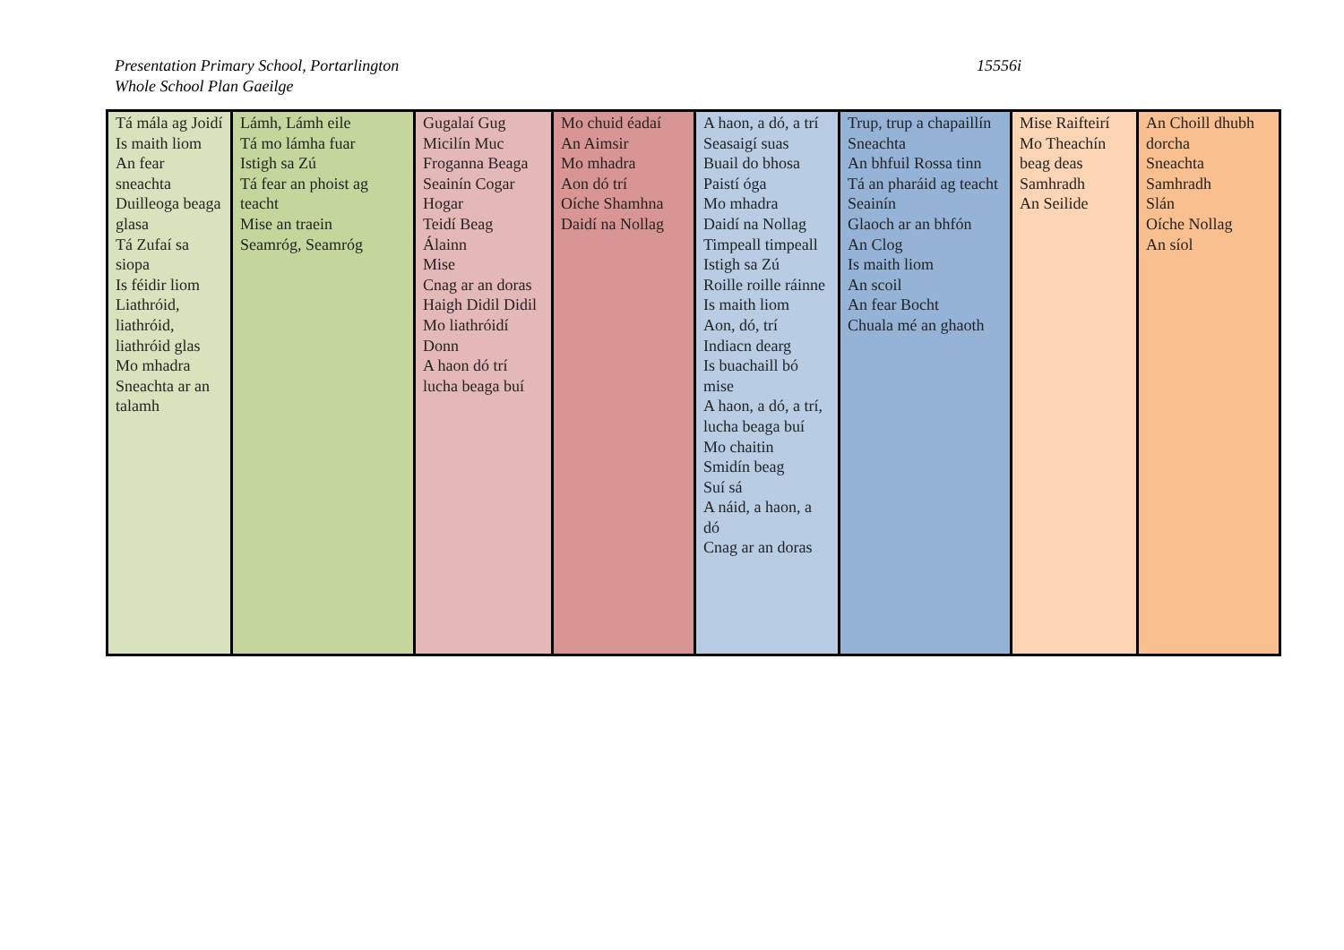Presentation Primary School, Portarlington
Whole School Plan Gaeilge
15556i
| Tá mála ag Joidí Is maith liom An fear sneachta Duilleoga beaga glasa Tá Zufaí sa siopa Is féidir liom Liathróid, liathróid, liathróid glas Mo mhadra Sneachta ar an talamh | Lámh, Lámh eile Tá mo lámha fuar Istigh sa Zú Tá fear an phoist ag teacht Mise an traein Seamróg, Seamróg | Gugalaí Gug Micilín Muc Froganna Beaga Seainín Cogar Hogar Teidí Beag Álainn Mise Cnag ar an doras Haigh Didil Didil Mo liathróidí Donn A haon dó trí lucha beaga buí | Mo chuid éadaí An Aimsir Mo mhadra Aon dó trí Oíche Shamhna Daidí na Nollag | A haon, a dó, a trí Seasaigí suas Buail do bhosa Paistí óga Mo mhadra Daidí na Nollag Timpeall timpeall Istigh sa Zú Roille roille ráinne Is maith liom Aon, dó, trí Indiacn dearg Is buachaill bó mise A haon, a dó, a trí, lucha beaga buí Mo chaitin Smidín beag Suí sá A náid, a haon, a dó Cnag ar an doras | Trup, trup a chapaillín Sneachta An bhfuil Rossa tinn Tá an pharáid ag teacht Seainín Glaoch ar an bhfón An Clog Is maith liom An scoil An fear Bocht Chuala mé an ghaoth | Mise Raifteirí Mo Theachín beag deas Samhradh An Seilide | An Choill dhubh dorcha Sneachta Samhradh Slán Oíche Nollag An síol |